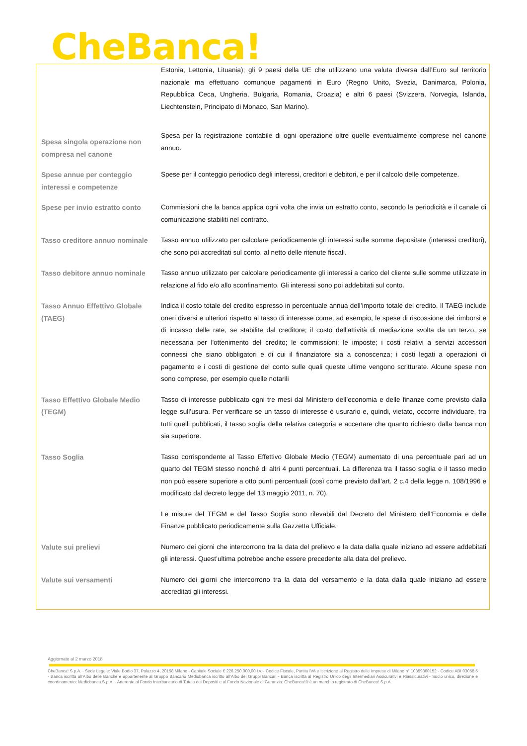CheBanca!
| | Estonia, Lettonia, Lituania); gli 9 paesi della UE che utilizzano una valuta diversa dall’Euro sul territorio nazionale ma effettuano comunque pagamenti in Euro (Regno Unito, Svezia, Danimarca, Polonia, Repubblica Ceca, Ungheria, Bulgaria, Romania, Croazia) e altri 6 paesi (Svizzera, Norvegia, Islanda, Liechtenstein, Principato di Monaco, San Marino). |
| Spesa singola operazione non compresa nel canone | Spesa per la registrazione contabile di ogni operazione oltre quelle eventualmente comprese nel canone annuo. |
| Spese annue per conteggio interessi e competenze | Spese per il conteggio periodico degli interessi, creditori e debitori, e per il calcolo delle competenze. |
| Spese per invio estratto conto | Commissioni che la banca applica ogni volta che invia un estratto conto, secondo la periodicità e il canale di comunicazione stabiliti nel contratto. |
| Tasso creditore annuo nominale | Tasso annuo utilizzato per calcolare periodicamente gli interessi sulle somme depositate (interessi creditori), che sono poi accreditati sul conto, al netto delle ritenute fiscali. |
| Tasso debitore annuo nominale | Tasso annuo utilizzato per calcolare periodicamente gli interessi a carico del cliente sulle somme utilizzate in relazione al fido e/o allo sconfinamento. Gli interessi sono poi addebitati sul conto. |
| Tasso Annuo Effettivo Globale (TAEG) | Indica il costo totale del credito espresso in percentuale annua dell’importo totale del credito. Il TAEG include oneri diversi e ulteriori rispetto al tasso di interesse come, ad esempio, le spese di riscossione dei rimborsi e di incasso delle rate, se stabilite dal creditore; il costo dell'attività di mediazione svolta da un terzo, se necessaria per l'ottenimento del credito; le commissioni; le imposte; i costi relativi a servizi accessori connessi che siano obbligatori e di cui il finanziatore sia a conoscenza; i costi legati a operazioni di pagamento e i costi di gestione del conto sulle quali queste ultime vengono scritturate. Alcune spese non sono comprese, per esempio quelle notarili |
| Tasso Effettivo Globale Medio (TEGM) | Tasso di interesse pubblicato ogni tre mesi dal Ministero dell’economia e delle finanze come previsto dalla legge sull’usura. Per verificare se un tasso di interesse è usurario e, quindi, vietato, occorre individuare, tra tutti quelli pubblicati, il tasso soglia della relativa categoria e accertare che quanto richiesto dalla banca non sia superiore. |
| Tasso Soglia | Tasso corrispondente al Tasso Effettivo Globale Medio (TEGM) aumentato di una percentuale pari ad un quarto del TEGM stesso nonché di altri 4 punti percentuali. La differenza tra il tasso soglia e il tasso medio non può essere superiore a otto punti percentuali (così come previsto dall’art. 2 c.4 della legge n. 108/1996 e modificato dal decreto legge del 13 maggio 2011, n. 70). Le misure del TEGM e del Tasso Soglia sono rilevabili dal Decreto del Ministero dell’Economia e delle Finanze pubblicato periodicamente sulla Gazzetta Ufficiale. |
| Valute sui prelievi | Numero dei giorni che intercorrono tra la data del prelievo e la data dalla quale iniziano ad essere addebitati gli interessi. Quest’ultima potrebbe anche essere precedente alla data del prelievo. |
| Valute sui versamenti | Numero dei giorni che intercorrono tra la data del versamento e la data dalla quale iniziano ad essere accreditati gli interessi. |
Aggiornato al 2 marzo 2018
CheBanca! S.p.A. - Sede Legale: Viale Bodio 37, Palazzo 4, 20158 Milano - Capitale Sociale € 226.250.000,00 i.v. - Codice Fiscale, Partita IVA e Iscrizione al Registro delle Imprese di Milano n° 10359360152 - Codice ABI 03058.5 - Banca iscritta all’Albo delle Banche e appartenente al Gruppo Bancario Mediobanca iscritto all’Albo dei Gruppi Bancari - Banca iscritta al Registro Unico degli Intermediari Assicurativi e Riassicurativi - Socio unico, direzione e coordinamento: Mediobanca S.p.A. - Aderente al Fondo Interbancario di Tutela dei Depositi e al Fondo Nazionale di Garanzia. CheBanca!® è un marchio registrato di CheBanca! S.p.A.